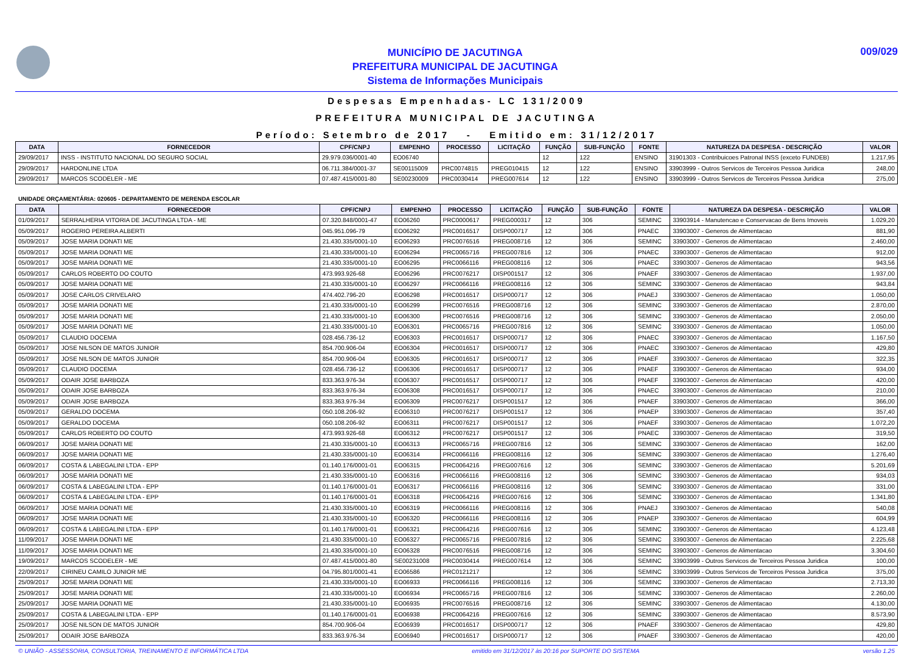MUNICÍPIO DE JACUTINGA
PREFEITURA MUNICIPAL DE JACUTINGA
Sistema de Informações Municipais
009/029
Despesas Empenhadas- LC 131/2009
PREFEITURA MUNICIPAL DE JACUTINGA
Período: Setembro de 2017 - Emitido em: 31/12/2017
| DATA | FORNECEDOR | CPF/CNPJ | EMPENHO | PROCESSO | LICITAÇÃO | FUNÇÃO | SUB-FUNÇÃO | FONTE | NATUREZA DA DESPESA - DESCRIÇÃO | VALOR |
| --- | --- | --- | --- | --- | --- | --- | --- | --- | --- | --- |
| 29/09/2017 | INSS - INSTITUTO NACIONAL DO SEGURO SOCIAL | 29.979.036/0001-40 | EO06740 | | | 12 | 122 | ENSINO | 31901303 - Contribuicoes Patronal INSS (exceto FUNDEB) | 1.217,95 |
| 29/09/2017 | HARDONLINE LTDA | 06.711.384/0001-37 | SE00115009 | PRC0074815 | PREG010415 | 12 | 122 | ENSINO | 33903999 - Outros Servicos de Terceiros Pessoa Juridica | 248,00 |
| 29/09/2017 | MARCOS SCODELER - ME | 07.487.415/0001-80 | SE00230009 | PRC0030414 | PREG007614 | 12 | 122 | ENSINO | 33903999 - Outros Servicos de Terceiros Pessoa Juridica | 275,00 |
UNIDADE ORÇAMENTÁRIA: 020605 - DEPARTAMENTO DE MERENDA ESCOLAR
| DATA | FORNECEDOR | CPF/CNPJ | EMPENHO | PROCESSO | LICITAÇÃO | FUNÇÃO | SUB-FUNÇÃO | FONTE | NATUREZA DA DESPESA - DESCRIÇÃO | VALOR |
| --- | --- | --- | --- | --- | --- | --- | --- | --- | --- | --- |
| 01/09/2017 | SERRALHERIA VITORIA DE JACUTINGA LTDA - ME | 07.320.848/0001-47 | EO06260 | PRC0000617 | PREG000317 | 12 | 306 | SEMINC | 33903914 - Manutencao e Conservacao de Bens Imoveis | 1.029,20 |
| 05/09/2017 | ROGERIO PEREIRA ALBERTI | 045.951.096-79 | EO06292 | PRC0016517 | DISP000717 | 12 | 306 | PNAEC | 33903007 - Generos de Alimentacao | 881,90 |
| 05/09/2017 | JOSE MARIA DONATI ME | 21.430.335/0001-10 | EO06293 | PRC0076516 | PREG008716 | 12 | 306 | SEMINC | 33903007 - Generos de Alimentacao | 2.460,00 |
| 05/09/2017 | JOSE MARIA DONATI ME | 21.430.335/0001-10 | EO06294 | PRC0065716 | PREG007816 | 12 | 306 | PNAEC | 33903007 - Generos de Alimentacao | 912,00 |
| 05/09/2017 | JOSE MARIA DONATI ME | 21.430.335/0001-10 | EO06295 | PRC0066116 | PREG008116 | 12 | 306 | PNAEC | 33903007 - Generos de Alimentacao | 943,56 |
| 05/09/2017 | CARLOS ROBERTO DO COUTO | 473.993.926-68 | EO06296 | PRC0076217 | DISP001517 | 12 | 306 | PNAEF | 33903007 - Generos de Alimentacao | 1.937,00 |
| 05/09/2017 | JOSE MARIA DONATI ME | 21.430.335/0001-10 | EO06297 | PRC0066116 | PREG008116 | 12 | 306 | SEMINC | 33903007 - Generos de Alimentacao | 943,84 |
| 05/09/2017 | JOSE CARLOS CRIVELARO | 474.402.796-20 | EO06298 | PRC0016517 | DISP000717 | 12 | 306 | PNAEJ | 33903007 - Generos de Alimentacao | 1.050,00 |
| 05/09/2017 | JOSE MARIA DONATI ME | 21.430.335/0001-10 | EO06299 | PRC0076516 | PREG008716 | 12 | 306 | SEMINC | 33903007 - Generos de Alimentacao | 2.870,00 |
| 05/09/2017 | JOSE MARIA DONATI ME | 21.430.335/0001-10 | EO06300 | PRC0076516 | PREG008716 | 12 | 306 | SEMINC | 33903007 - Generos de Alimentacao | 2.050,00 |
| 05/09/2017 | JOSE MARIA DONATI ME | 21.430.335/0001-10 | EO06301 | PRC0065716 | PREG007816 | 12 | 306 | SEMINC | 33903007 - Generos de Alimentacao | 1.050,00 |
| 05/09/2017 | CLAUDIO DOCEMA | 028.456.736-12 | EO06303 | PRC0016517 | DISP000717 | 12 | 306 | PNAEC | 33903007 - Generos de Alimentacao | 1.167,50 |
| 05/09/2017 | JOSE NILSON DE MATOS JUNIOR | 854.700.906-04 | EO06304 | PRC0016517 | DISP000717 | 12 | 306 | PNAEC | 33903007 - Generos de Alimentacao | 429,80 |
| 05/09/2017 | JOSE NILSON DE MATOS JUNIOR | 854.700.906-04 | EO06305 | PRC0016517 | DISP000717 | 12 | 306 | PNAEF | 33903007 - Generos de Alimentacao | 322,35 |
| 05/09/2017 | CLAUDIO DOCEMA | 028.456.736-12 | EO06306 | PRC0016517 | DISP000717 | 12 | 306 | PNAEF | 33903007 - Generos de Alimentacao | 934,00 |
| 05/09/2017 | ODAIR JOSE BARBOZA | 833.363.976-34 | EO06307 | PRC0016517 | DISP000717 | 12 | 306 | PNAEF | 33903007 - Generos de Alimentacao | 420,00 |
| 05/09/2017 | ODAIR JOSE BARBOZA | 833.363.976-34 | EO06308 | PRC0016517 | DISP000717 | 12 | 306 | PNAEC | 33903007 - Generos de Alimentacao | 210,00 |
| 05/09/2017 | ODAIR JOSE BARBOZA | 833.363.976-34 | EO06309 | PRC0076217 | DISP001517 | 12 | 306 | PNAEF | 33903007 - Generos de Alimentacao | 366,00 |
| 05/09/2017 | GERALDO DOCEMA | 050.108.206-92 | EO06310 | PRC0076217 | DISP001517 | 12 | 306 | PNAEP | 33903007 - Generos de Alimentacao | 357,40 |
| 05/09/2017 | GERALDO DOCEMA | 050.108.206-92 | EO06311 | PRC0076217 | DISP001517 | 12 | 306 | PNAEF | 33903007 - Generos de Alimentacao | 1.072,20 |
| 05/09/2017 | CARLOS ROBERTO DO COUTO | 473.993.926-68 | EO06312 | PRC0076217 | DISP001517 | 12 | 306 | PNAEC | 33903007 - Generos de Alimentacao | 319,50 |
| 06/09/2017 | JOSE MARIA DONATI ME | 21.430.335/0001-10 | EO06313 | PRC0065716 | PREG007816 | 12 | 306 | SEMINC | 33903007 - Generos de Alimentacao | 162,00 |
| 06/09/2017 | JOSE MARIA DONATI ME | 21.430.335/0001-10 | EO06314 | PRC0066116 | PREG008116 | 12 | 306 | SEMINC | 33903007 - Generos de Alimentacao | 1.276,40 |
| 06/09/2017 | COSTA & LABEGALINI LTDA - EPP | 01.140.176/0001-01 | EO06315 | PRC0064216 | PREG007616 | 12 | 306 | SEMINC | 33903007 - Generos de Alimentacao | 5.201,69 |
| 06/09/2017 | JOSE MARIA DONATI ME | 21.430.335/0001-10 | EO06316 | PRC0066116 | PREG008116 | 12 | 306 | SEMINC | 33903007 - Generos de Alimentacao | 934,03 |
| 06/09/2017 | COSTA & LABEGALINI LTDA - EPP | 01.140.176/0001-01 | EO06317 | PRC0066116 | PREG008116 | 12 | 306 | SEMINC | 33903007 - Generos de Alimentacao | 331,00 |
| 06/09/2017 | COSTA & LABEGALINI LTDA - EPP | 01.140.176/0001-01 | EO06318 | PRC0064216 | PREG007616 | 12 | 306 | SEMINC | 33903007 - Generos de Alimentacao | 1.341,80 |
| 06/09/2017 | JOSE MARIA DONATI ME | 21.430.335/0001-10 | EO06319 | PRC0066116 | PREG008116 | 12 | 306 | PNAEJ | 33903007 - Generos de Alimentacao | 540,08 |
| 06/09/2017 | JOSE MARIA DONATI ME | 21.430.335/0001-10 | EO06320 | PRC0066116 | PREG008116 | 12 | 306 | PNAEP | 33903007 - Generos de Alimentacao | 604,99 |
| 06/09/2017 | COSTA & LABEGALINI LTDA - EPP | 01.140.176/0001-01 | EO06321 | PRC0064216 | PREG007616 | 12 | 306 | SEMINC | 33903007 - Generos de Alimentacao | 4.123,48 |
| 11/09/2017 | JOSE MARIA DONATI ME | 21.430.335/0001-10 | EO06327 | PRC0065716 | PREG007816 | 12 | 306 | SEMINC | 33903007 - Generos de Alimentacao | 2.225,68 |
| 11/09/2017 | JOSE MARIA DONATI ME | 21.430.335/0001-10 | EO06328 | PRC0076516 | PREG008716 | 12 | 306 | SEMINC | 33903007 - Generos de Alimentacao | 3.304,60 |
| 19/09/2017 | MARCOS SCODELER - ME | 07.487.415/0001-80 | SE00231008 | PRC0030414 | PREG007614 | 12 | 306 | SEMINC | 33903999 - Outros Servicos de Terceiros Pessoa Juridica | 100,00 |
| 22/09/2017 | CIRINEU CAMILO JUNIOR ME | 04.795.801/0001-41 | EO06586 | PRC0121217 | | 12 | 306 | SEMINC | 33903999 - Outros Servicos de Terceiros Pessoa Juridica | 375,00 |
| 25/09/2017 | JOSE MARIA DONATI ME | 21.430.335/0001-10 | EO06933 | PRC0066116 | PREG008116 | 12 | 306 | SEMINC | 33903007 - Generos de Alimentacao | 2.713,30 |
| 25/09/2017 | JOSE MARIA DONATI ME | 21.430.335/0001-10 | EO06934 | PRC0065716 | PREG007816 | 12 | 306 | SEMINC | 33903007 - Generos de Alimentacao | 2.260,00 |
| 25/09/2017 | JOSE MARIA DONATI ME | 21.430.335/0001-10 | EO06935 | PRC0076516 | PREG008716 | 12 | 306 | SEMINC | 33903007 - Generos de Alimentacao | 4.130,00 |
| 25/09/2017 | COSTA & LABEGALINI LTDA - EPP | 01.140.176/0001-01 | EO06938 | PRC0064216 | PREG007616 | 12 | 306 | SEMINC | 33903007 - Generos de Alimentacao | 8.573,90 |
| 25/09/2017 | JOSE NILSON DE MATOS JUNIOR | 854.700.906-04 | EO06939 | PRC0016517 | DISP000717 | 12 | 306 | PNAEF | 33903007 - Generos de Alimentacao | 429,80 |
| 25/09/2017 | ODAIR JOSE BARBOZA | 833.363.976-34 | EO06940 | PRC0016517 | DISP000717 | 12 | 306 | PNAEF | 33903007 - Generos de Alimentacao | 420,00 |
© UNIÃO - ASSESSORIA, CONSULTORIA, TREINAMENTO E INFORMÁTICA LTDA emitido em 31/12/2017 às 20:16 por SUPORTE DO SISTEMA versão 1.25